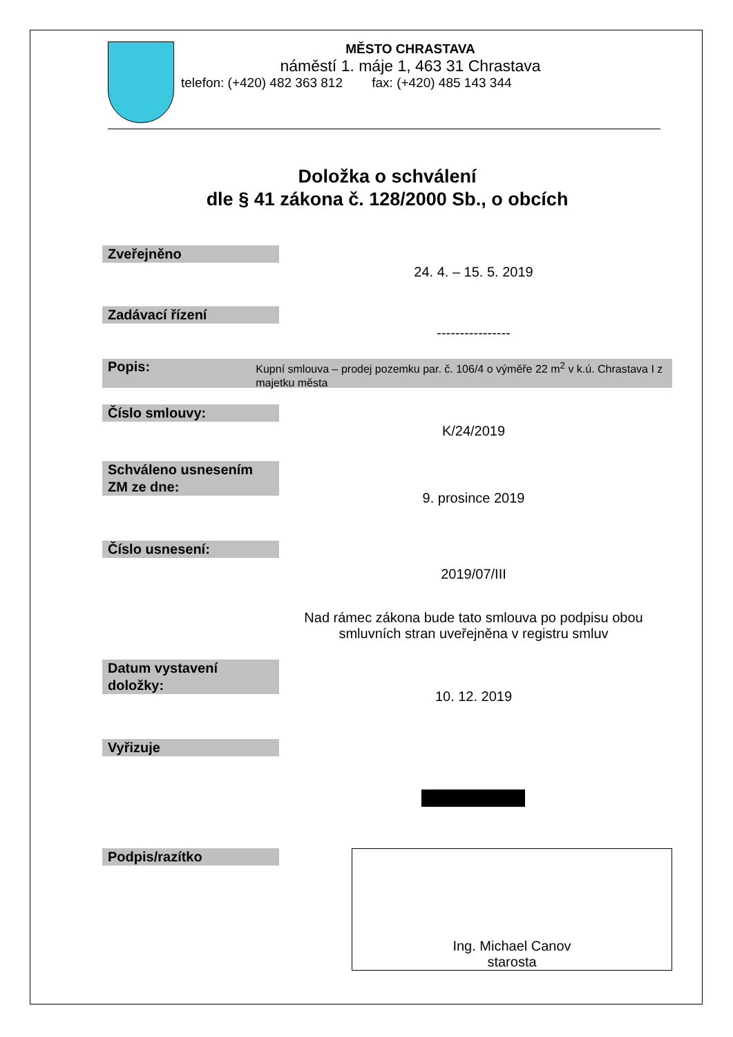MĚSTO CHRASTAVA
náměstí 1. máje 1, 463 31 Chrastava
telefon: (+420) 482 363 812 fax: (+420) 485 143 344
Doložka o schválení
dle § 41 zákona č. 128/2000 Sb., o obcích
Zveřejněno
24. 4. – 15. 5. 2019
Zadávací řízení
----------------
Popis:
Kupní smlouva – prodej pozemku par. č. 106/4 o výměře 22 m<sup>2</sup> v k.ú. Chrastava I z majetku města
Číslo smlouvy:
K/24/2019
Schváleno usnesením ZM ze dne:
9. prosince 2019
Číslo usnesení:
2019/07/III
Nad rámec zákona bude tato smlouva po podpisu obou smluvních stran uveřejněna v registru smluv
Datum vystavení doložky:
10. 12. 2019
Vyřizuje
Podpis/razítko
Ing. Michael Canov
starosta